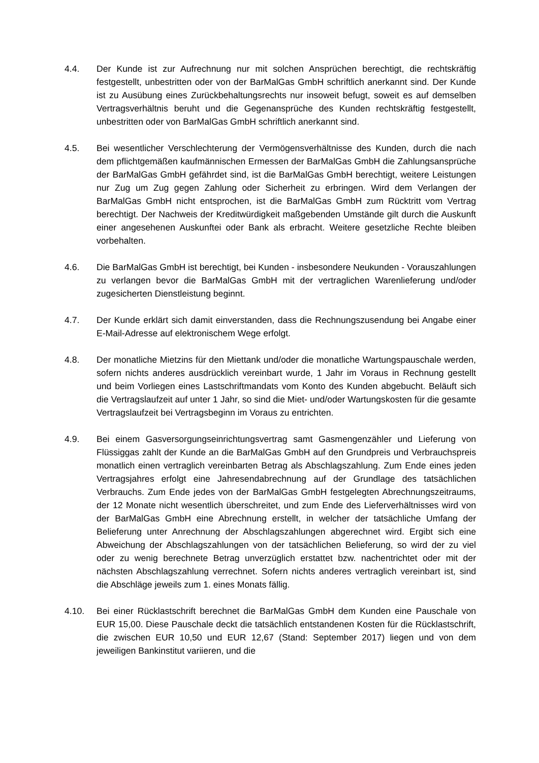4.4. Der Kunde ist zur Aufrechnung nur mit solchen Ansprüchen berechtigt, die rechtskräftig festgestellt, unbestritten oder von der BarMalGas GmbH schriftlich anerkannt sind. Der Kunde ist zu Ausübung eines Zurückbehaltungsrechts nur insoweit befugt, soweit es auf demselben Vertragsverhältnis beruht und die Gegenansprüche des Kunden rechtskräftig festgestellt, unbestritten oder von BarMalGas GmbH schriftlich anerkannt sind.
4.5. Bei wesentlicher Verschlechterung der Vermögensverhältnisse des Kunden, durch die nach dem pflichtgemäßen kaufmännischen Ermessen der BarMalGas GmbH die Zahlungsansprüche der BarMalGas GmbH gefährdet sind, ist die BarMalGas GmbH berechtigt, weitere Leistungen nur Zug um Zug gegen Zahlung oder Sicherheit zu erbringen. Wird dem Verlangen der BarMalGas GmbH nicht entsprochen, ist die BarMalGas GmbH zum Rücktritt vom Vertrag berechtigt. Der Nachweis der Kreditwürdigkeit maßgebenden Umstände gilt durch die Auskunft einer angesehenen Auskunftei oder Bank als erbracht. Weitere gesetzliche Rechte bleiben vorbehalten.
4.6. Die BarMalGas GmbH ist berechtigt, bei Kunden - insbesondere Neukunden - Vorauszahlungen zu verlangen bevor die BarMalGas GmbH mit der vertraglichen Warenlieferung und/oder zugesicherten Dienstleistung beginnt.
4.7. Der Kunde erklärt sich damit einverstanden, dass die Rechnungszusendung bei Angabe einer E-Mail-Adresse auf elektronischem Wege erfolgt.
4.8. Der monatliche Mietzins für den Miettank und/oder die monatliche Wartungspauschale werden, sofern nichts anderes ausdrücklich vereinbart wurde, 1 Jahr im Voraus in Rechnung gestellt und beim Vorliegen eines Lastschriftmandats vom Konto des Kunden abgebucht. Beläuft sich die Vertragslaufzeit auf unter 1 Jahr, so sind die Miet- und/oder Wartungskosten für die gesamte Vertragslaufzeit bei Vertragsbeginn im Voraus zu entrichten.
4.9. Bei einem Gasversorgungseinrichtungsvertrag samt Gasmengenzähler und Lieferung von Flüssiggas zahlt der Kunde an die BarMalGas GmbH auf den Grundpreis und Verbrauchspreis monatlich einen vertraglich vereinbarten Betrag als Abschlagszahlung. Zum Ende eines jeden Vertragsjahres erfolgt eine Jahresendabrechnung auf der Grundlage des tatsächlichen Verbrauchs. Zum Ende jedes von der BarMalGas GmbH festgelegten Abrechnungszeitraums, der 12 Monate nicht wesentlich überschreitet, und zum Ende des Lieferverhältnisses wird von der BarMalGas GmbH eine Abrechnung erstellt, in welcher der tatsächliche Umfang der Belieferung unter Anrechnung der Abschlagszahlungen abgerechnet wird. Ergibt sich eine Abweichung der Abschlagszahlungen von der tatsächlichen Belieferung, so wird der zu viel oder zu wenig berechnete Betrag unverzüglich erstattet bzw. nachentrichtet oder mit der nächsten Abschlagszahlung verrechnet. Sofern nichts anderes vertraglich vereinbart ist, sind die Abschläge jeweils zum 1. eines Monats fällig.
4.10. Bei einer Rücklastschrift berechnet die BarMalGas GmbH dem Kunden eine Pauschale von EUR 15,00. Diese Pauschale deckt die tatsächlich entstandenen Kosten für die Rücklastschrift, die zwischen EUR 10,50 und EUR 12,67 (Stand: September 2017) liegen und von dem jeweiligen Bankinstitut variieren, und die